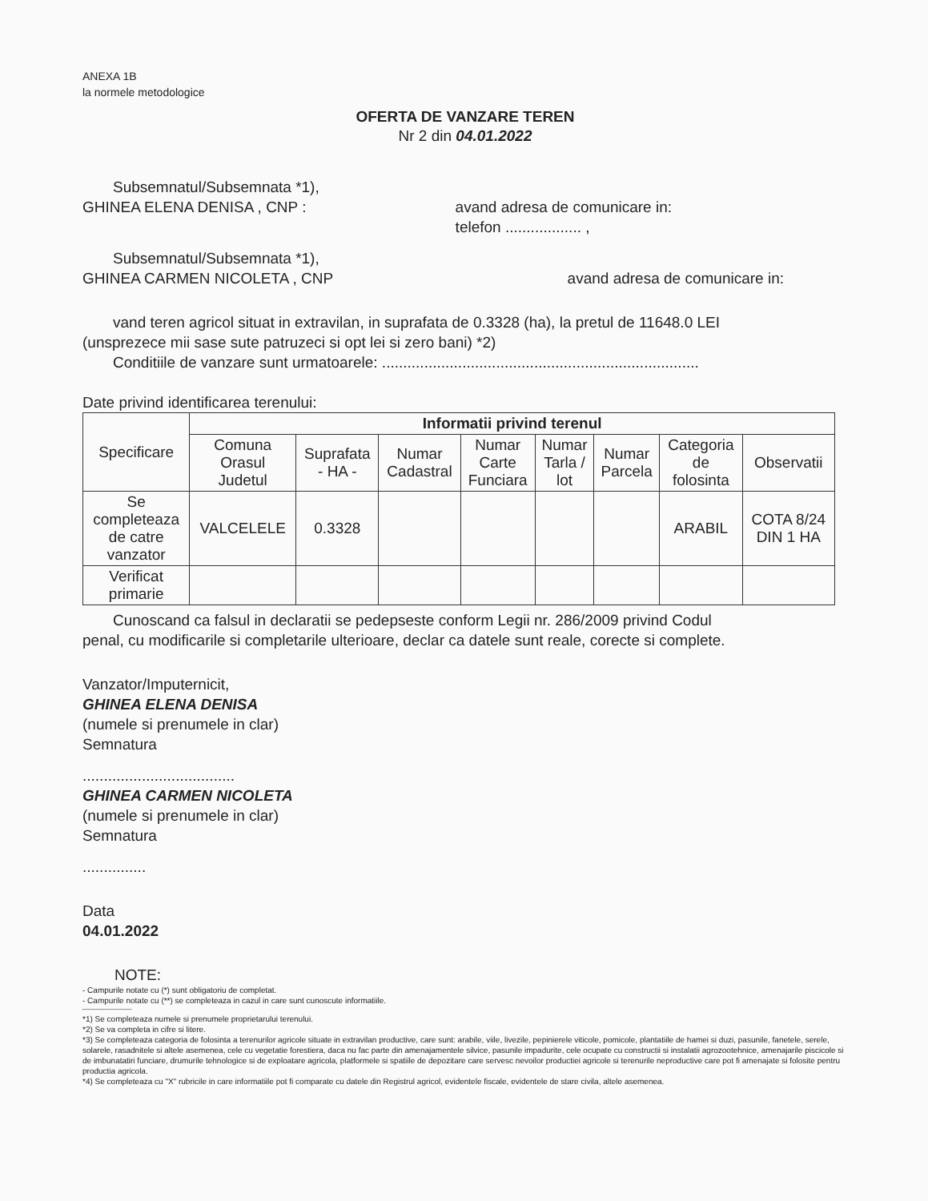ANEXA 1B
la normele metodologice
OFERTA DE VANZARE TEREN
Nr 2 din 04.01.2022
Subsemnatul/Subsemnata *1),
GHINEA ELENA DENISA , CNP : avand adresa de comunicare in:
telefon .................. ,
Subsemnatul/Subsemnata *1),
GHINEA CARMEN NICOLETA , CNP avand adresa de comunicare in:
vand teren agricol situat in extravilan, in suprafata de 0.3328 (ha), la pretul de 11648.0 LEI
(unsprezece mii sase sute patruzeci si opt lei si zero bani) *2)
Conditiile de vanzare sunt urmatoarele: ...........................................................................
Date privind identificarea terenului:
| Specificare | Informatii privind terenul | | | | | | | |
| --- | --- | --- | --- | --- | --- | --- | --- | --- |
| | Comuna Orasul Judetul | Suprafata - HA - | Numar Cadastral | Numar Carte Funciara | Numar Tarla / lot | Numar Parcela | Categoria de folosinta | Observatii |
| Se completeaza de catre vanzator | VALCELELE | 0.3328 | | | | | ARABIL | COTA 8/24 DIN 1 HA |
| Verificat primarie | | | | | | | | |
Cunoscand ca falsul in declaratii se pedepseste conform Legii nr. 286/2009 privind Codul
penal, cu modificarile si completarile ulterioare, declar ca datele sunt reale, corecte si complete.
Vanzator/Imputernicit,
GHINEA ELENA DENISA
(numele si prenumele in clar)
Semnatura
....................................
GHINEA CARMEN NICOLETA
(numele si prenumele in clar)
Semnatura
...............
Data
04.01.2022
NOTE:
- Campurile notate cu (*) sunt obligatoriu de completat.
- Campurile notate cu (**) se completeaza in cazul in care sunt cunoscute informatiile.
*1) Se completeaza numele si prenumele proprietarului terenului.
*2) Se va completa in cifre si litere.
*3) Se completeaza categoria de folosinta a terenurilor agricole situate in extravilan productive, care sunt: arabile, viile, livezile, pepinierele viticole, pomicole, plantatiile de hamei si duzi, pasunile, fanetele, serele, solarele, rasadnitele si altele asemenea, cele cu vegetatie forestiera, daca nu fac parte din amenajamentele silvice, pasunile impadurite, cele ocupate cu constructii si instalatii agrozootehnice, amenajarile piscicole si de imbunatatiri funciare, drumurile tehnologice si de exploatare agricola, platformele si spatiile de depozitare care servesc nevoilor productiei agricole si terenurile neproductive care pot fi amenajate si folosite pentru productia agricola.
*4) Se completeaza cu "X" rubricile in care informatiile pot fi comparate cu datele din Registrul agricol, evidentele fiscale, evidentele de stare civila, altele asemenea.